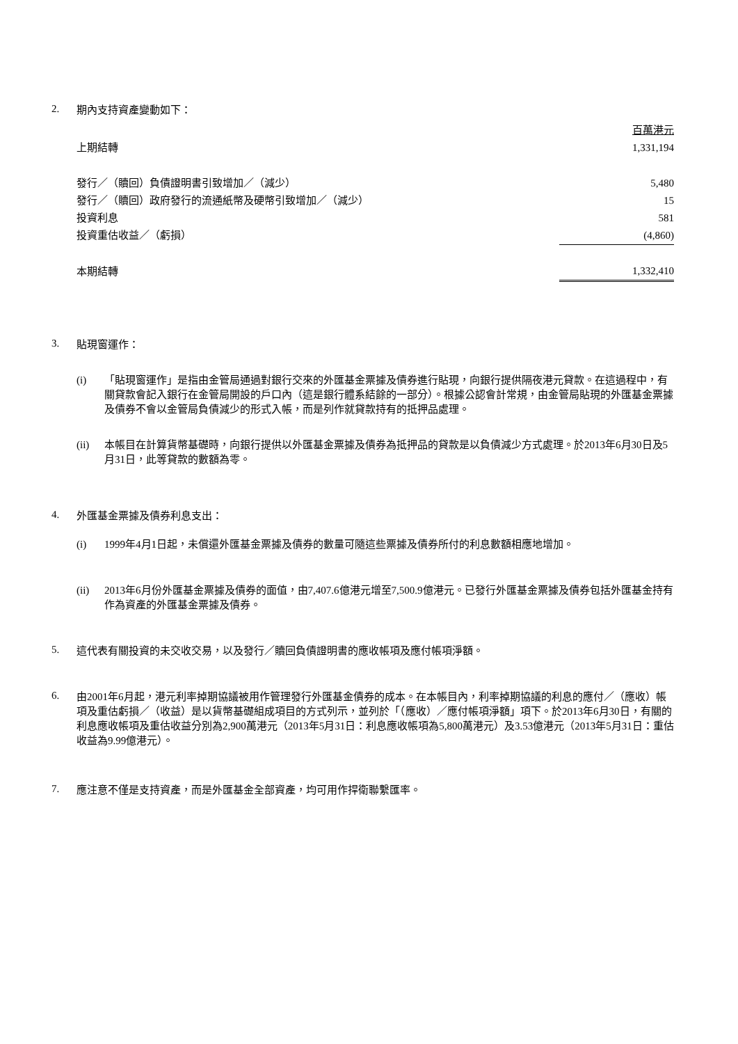2.
期內支持資產變動如下：
| | 百萬港元 |
| 上期結轉 | 1,331,194 |
| 發行／（贖回）負債證明書引致增加／（減少） | 5,480 |
| 發行／（贖回）政府發行的流通紙幣及硬幣引致增加／（減少） | 15 |
| 投資利息 | 581 |
| 投資重估收益／（虧損） | (4,860) |
| 本期結轉 | 1,332,410 |
3.
貼現窗運作：
(i) 「貼現窗運作」是指由金管局通過對銀行交來的外匯基金票據及債券進行貼現，向銀行提供隔夜港元貸款。在這過程中，有關貸款會記入銀行在金管局開設的戶口內（這是銀行體系結餘的一部分）。根據公認會計常規，由金管局貼現的外匯基金票據及債券不會以金管局負債減少的形式入帳，而是列作就貸款持有的抵押品處理。
(ii) 本帳目在計算貨幣基礎時，向銀行提供以外匯基金票據及債券為抵押品的貸款是以負債減少方式處理。於2013年6月30日及5月31日，此等貸款的數額為零。
4.
外匯基金票據及債券利息支出：
(i) 1999年4月1日起，未償還外匯基金票據及債券的數量可隨這些票據及債券所付的利息數額相應地增加。
(ii) 2013年6月份外匯基金票據及債券的面值，由7,407.6億港元增至7,500.9億港元。已發行外匯基金票據及債券包括外匯基金持有作為資產的外匯基金票據及債券。
5.
這代表有關投資的未交收交易，以及發行／贖回負債證明書的應收帳項及應付帳項淨額。
6.
由2001年6月起，港元利率掉期協議被用作管理發行外匯基金債券的成本。在本帳目內，利率掉期協議的利息的應付／（應收）帳項及重估虧損／（收益）是以貨幣基礎組成項目的方式列示，並列於「（應收）／應付帳項淨額」項下。於2013年6月30日，有關的利息應收帳項及重估收益分別為2,900萬港元（2013年5月31日：利息應收帳項為5,800萬港元）及3.53億港元（2013年5月31日：重估收益為9.99億港元）。
7.
應注意不僅是支持資產，而是外匯基金全部資產，均可用作捍衛聯繫匯率。